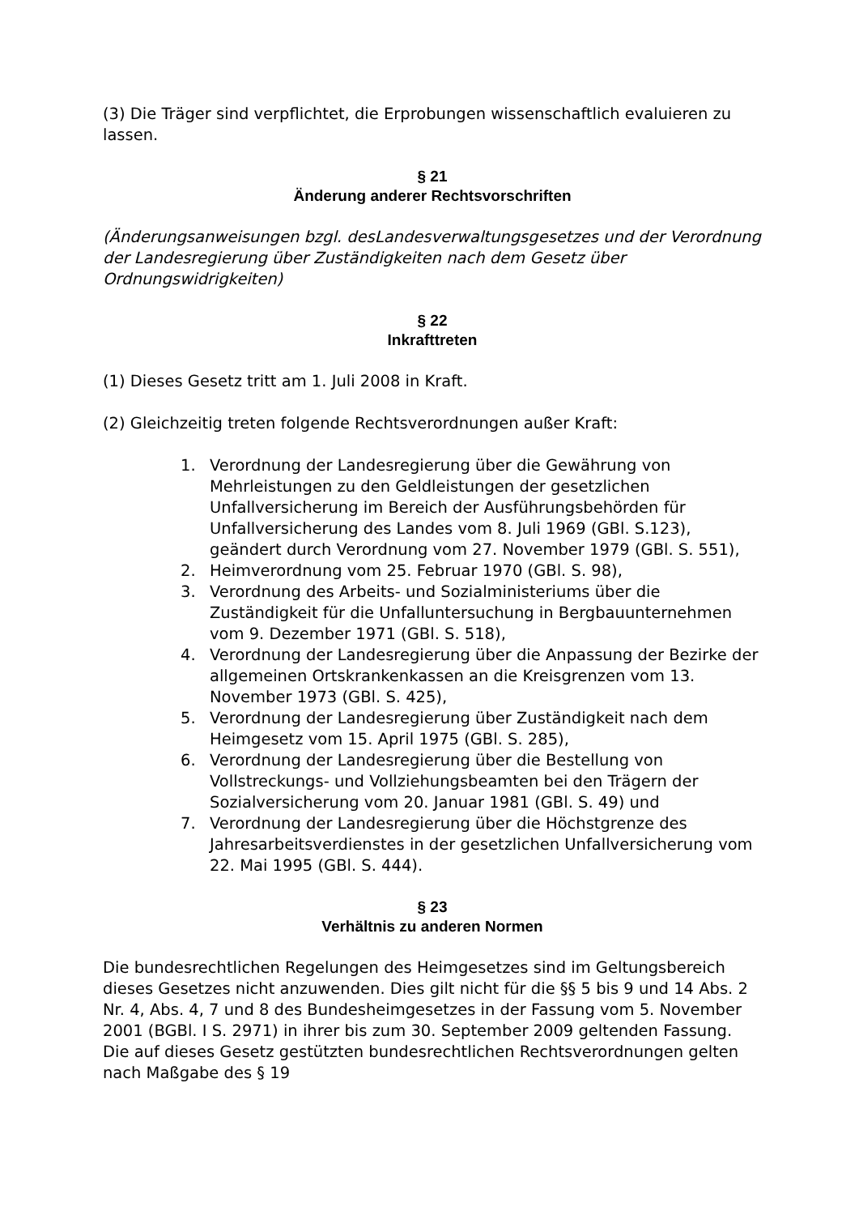(3) Die Träger sind verpflichtet, die Erprobungen wissenschaftlich evaluieren zu lassen.
§ 21
Änderung anderer Rechtsvorschriften
(Änderungsanweisungen bzgl. desLandesverwaltungsgesetzes und der Verordnung der Landesregierung über Zuständigkeiten nach dem Gesetz über Ordnungswidrigkeiten)
§ 22
Inkrafttreten
(1) Dieses Gesetz tritt am 1. Juli 2008 in Kraft.
(2) Gleichzeitig treten folgende Rechtsverordnungen außer Kraft:
1. Verordnung der Landesregierung über die Gewährung von Mehrleistungen zu den Geldleistungen der gesetzlichen Unfallversicherung im Bereich der Ausführungsbehörden für Unfallversicherung des Landes vom 8. Juli 1969 (GBl. S.123), geändert durch Verordnung vom 27. November 1979 (GBl. S. 551),
2. Heimverordnung vom 25. Februar 1970 (GBl. S. 98),
3. Verordnung des Arbeits- und Sozialministeriums über die Zuständigkeit für die Unfalluntersuchung in Bergbauunternehmen vom 9. Dezember 1971 (GBl. S. 518),
4. Verordnung der Landesregierung über die Anpassung der Bezirke der allgemeinen Ortskrankenkassen an die Kreisgrenzen vom 13. November 1973 (GBl. S. 425),
5. Verordnung der Landesregierung über Zuständigkeit nach dem Heimgesetz vom 15. April 1975 (GBl. S. 285),
6. Verordnung der Landesregierung über die Bestellung von Vollstreckungs- und Vollziehungsbeamten bei den Trägern der Sozialversicherung vom 20. Januar 1981 (GBl. S. 49) und
7. Verordnung der Landesregierung über die Höchstgrenze des Jahresarbeitsverdienstes in der gesetzlichen Unfallversicherung vom 22. Mai 1995 (GBl. S. 444).
§ 23
Verhältnis zu anderen Normen
Die bundesrechtlichen Regelungen des Heimgesetzes sind im Geltungsbereich dieses Gesetzes nicht anzuwenden. Dies gilt nicht für die §§ 5 bis 9 und 14 Abs. 2 Nr. 4, Abs. 4, 7 und 8 des Bundesheimgesetzes in der Fassung vom 5. November 2001 (BGBl. I S. 2971) in ihrer bis zum 30. September 2009 geltenden Fassung. Die auf dieses Gesetz gestützten bundesrechtlichen Rechtsverordnungen gelten nach Maßgabe des § 19